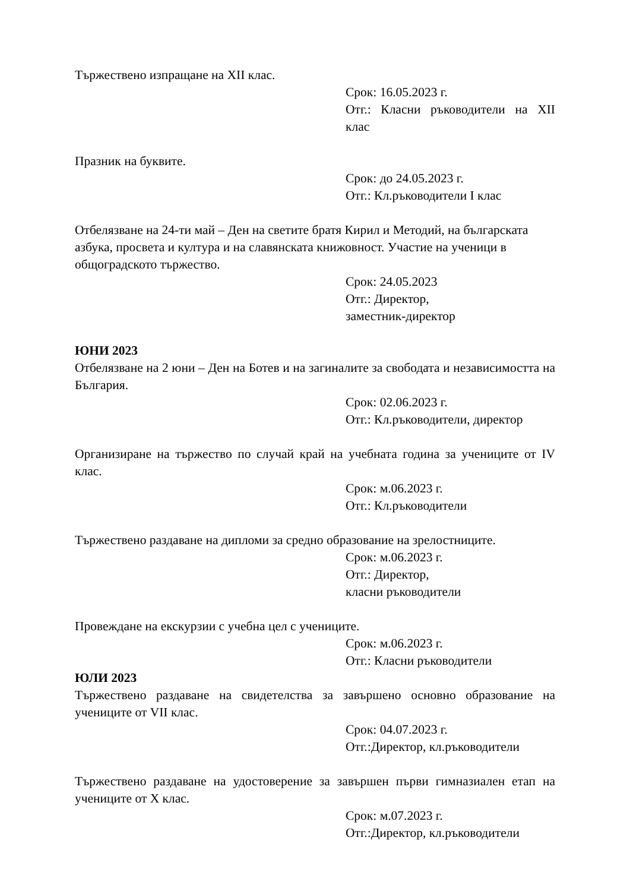Тържествено изпращане на XII клас.
Срок: 16.05.2023 г.
Отг.: Класни ръководители на XII клас
Празник на буквите.
Срок: до 24.05.2023 г.
Отг.: Кл.ръководители I клас
Отбелязване на 24-ти май – Ден на светите братя Кирил и Методий, на българската азбука, просвета и култура и на славянската книжовност. Участие на ученици в общоградското тържество.
Срок: 24.05.2023
Отг.: Директор,
заместник-директор
ЮНИ 2023
Отбелязване на 2 юни – Ден на Ботев и на загиналите за свободата и независимостта на България.
Срок: 02.06.2023 г.
Отг.: Кл.ръководители, директор
Организиране на тържество по случай край на учебната година за учениците от IV клас.
Срок: м.06.2023 г.
Отг.: Кл.ръководители
Тържествено раздаване на дипломи за средно образование на зрелостниците.
Срок: м.06.2023 г.
Отг.: Директор,
класни ръководители
Провеждане на екскурзии с учебна цел с учениците.
Срок: м.06.2023 г.
Отг.: Класни ръководители
ЮЛИ 2023
Тържествено раздаване на свидетелства за завършено основно образование на учениците от VII клас.
Срок: 04.07.2023 г.
Отг.:Директор, кл.ръководители
Тържествено раздаване на удостоверение за завършен първи гимназиален етап на учениците от X клас.
Срок: м.07.2023 г.
Отг.:Директор, кл.ръководители